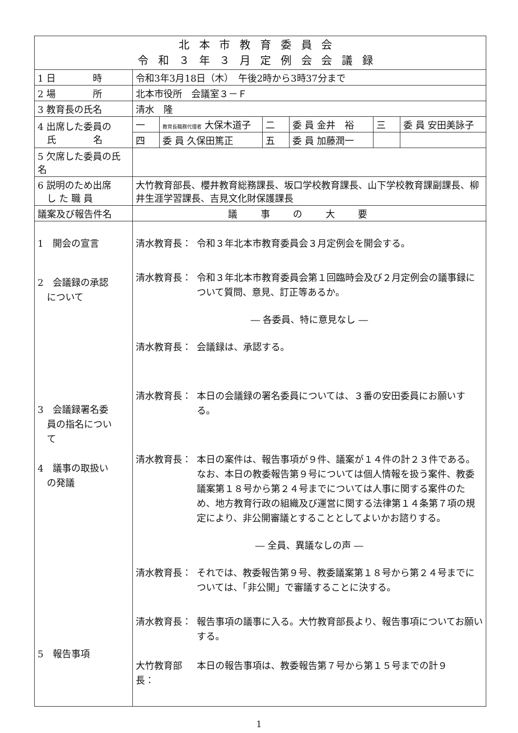| 北本市教育委員会 令和３年３月定例会会議録 | | | | | | |
| --- | --- | --- | --- | --- | --- | --- |
| 1 日 時 | 令和3年3月18日（木） 午後2時から3時37分まで | | | | | |
| 2 場 所 | 北本市役所 会議室３－Ｆ | | | | | |
| 3 教育長の氏名 | 清水 隆 | | | | | |
| 4 出席した委員の 氏 名 | 一 | 教育長職務代理者 大保木道子 | 二 | 委 員 金井 裕 | 三 | 委 員 安田美詠子 |
| | 四 | 委 員 久保田篤正 | 五 | 委 員 加藤潤一 | | |
| 5 欠席した委員の氏名 | | | | | | |
| 6 説明のため出席 し た 職 員 | 大竹教育部長、櫻井教育総務課長、坂口学校教育課長、山下学校教育課副課長、柳井生涯学習課長、吉見文化財保護課長 | | | | | |
| 議案及び報告件名 | 議事の大要 | | | | | |
| 1 開会の宣言 2 会議録の承認 について 3 会議録署名委 員の指名につい て 4 議事の取扱い の発議 5 報告事項 | 清水教育長： 令和３年北本市教育委員会３月定例会を開会する。 清水教育長： 令和３年北本市教育委員会第１回臨時会及び２月定例会の議事録について質問、意見、訂正等あるか。 ― 各委員、特に意見なし ― 清水教育長： 会議録は、承認する。 清水教育長： 本日の会議録の署名委員については、３番の安田委員にお願いする。 清水教育長： 本日の案件は、報告事項が９件、議案が１４件の計２３件である。 なお、本日の教委報告第９号については個人情報を扱う案件、教委議案第１８号から第２４号までについては人事に関する案件のため、地方教育行政の組織及び運営に関する法律第１４条第７項の規定により、非公開審議とすることとしてよいかお諮りする。 ― 全員、異議なしの声 ― 清水教育長： それでは、教委報告第９号、教委議案第１８号から第２４号までについては、「非公開」で審議することに決する。 清水教育長： 報告事項の議事に入る。大竹教育部長より、報告事項についてお願いする。 大竹教育部長： 本日の報告事項は、教委報告第７号から第１５号までの計９ | | | | | |
1